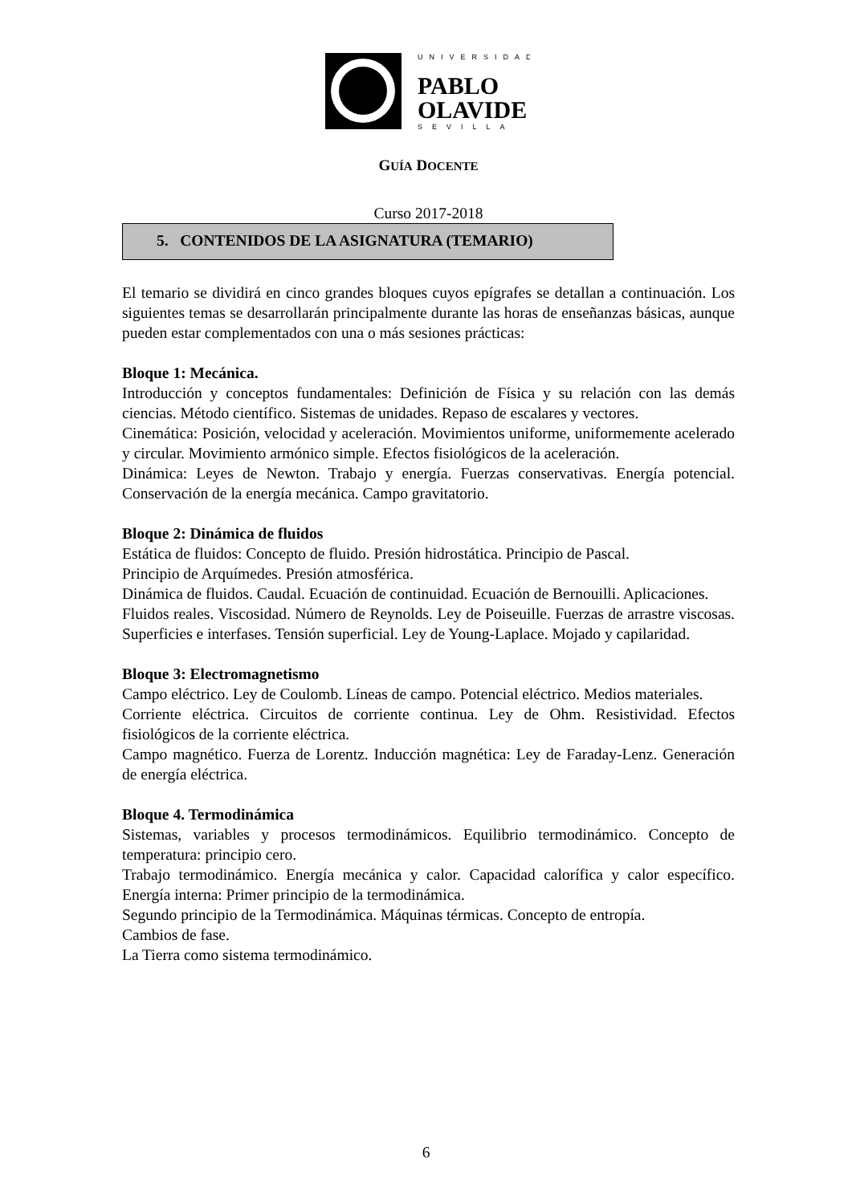UNIVERSIDAD
PABLO
OLAVIDE
SEVILLA
GUÍA DOCENTE
Curso 2017-2018
5. CONTENIDOS DE LA ASIGNATURA (TEMARIO)
El temario se dividirá en cinco grandes bloques cuyos epígrafes se detallan a continuación. Los siguientes temas se desarrollarán principalmente durante las horas de enseñanzas básicas, aunque pueden estar complementados con una o más sesiones prácticas:
Bloque 1: Mecánica.
Introducción y conceptos fundamentales: Definición de Física y su relación con las demás ciencias. Método científico. Sistemas de unidades. Repaso de escalares y vectores.
Cinemática: Posición, velocidad y aceleración. Movimientos uniforme, uniformemente acelerado y circular. Movimiento armónico simple. Efectos fisiológicos de la aceleración.
Dinámica: Leyes de Newton. Trabajo y energía. Fuerzas conservativas. Energía potencial. Conservación de la energía mecánica. Campo gravitatorio.
Bloque 2: Dinámica de fluidos
Estática de fluidos: Concepto de fluido. Presión hidrostática. Principio de Pascal.
Principio de Arquímedes. Presión atmosférica.
Dinámica de fluidos. Caudal. Ecuación de continuidad. Ecuación de Bernouilli. Aplicaciones.
Fluidos reales. Viscosidad. Número de Reynolds. Ley de Poiseuille. Fuerzas de arrastre viscosas. Superficies e interfases. Tensión superficial. Ley de Young-Laplace. Mojado y capilaridad.
Bloque 3: Electromagnetismo
Campo eléctrico. Ley de Coulomb. Líneas de campo. Potencial eléctrico. Medios materiales.
Corriente eléctrica. Circuitos de corriente continua. Ley de Ohm. Resistividad. Efectos fisiológicos de la corriente eléctrica.
Campo magnético. Fuerza de Lorentz. Inducción magnética: Ley de Faraday-Lenz. Generación de energía eléctrica.
Bloque 4. Termodinámica
Sistemas, variables y procesos termodinámicos. Equilibrio termodinámico. Concepto de temperatura: principio cero.
Trabajo termodinámico. Energía mecánica y calor. Capacidad calorífica y calor específico. Energía interna: Primer principio de la termodinámica.
Segundo principio de la Termodinámica. Máquinas térmicas. Concepto de entropía.
Cambios de fase.
La Tierra como sistema termodinámico.
6